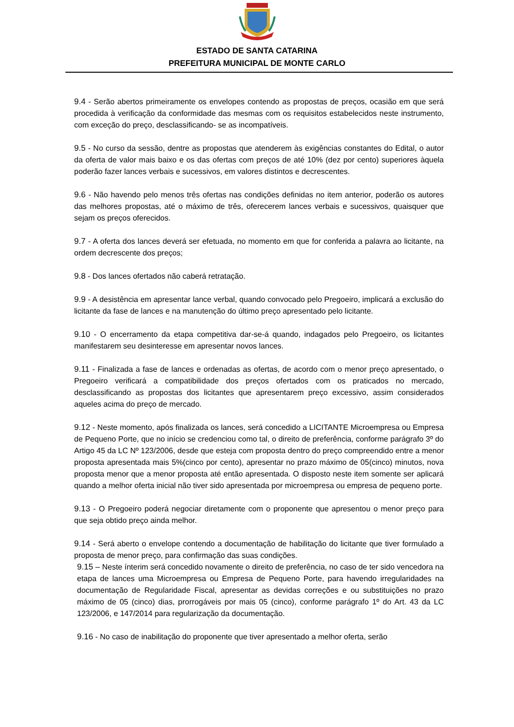ESTADO DE SANTA CATARINA
PREFEITURA MUNICIPAL DE MONTE CARLO
9.4 - Serão abertos primeiramente os envelopes contendo as propostas de preços, ocasião em que será procedida à verificação da conformidade das mesmas com os requisitos estabelecidos neste instrumento, com exceção do preço, desclassificando- se as incompatíveis.
9.5 - No curso da sessão, dentre as propostas que atenderem às exigências constantes do Edital, o autor da oferta de valor mais baixo e os das ofertas com preços de até 10% (dez por cento) superiores àquela poderão fazer lances verbais e sucessivos, em valores distintos e decrescentes.
9.6 - Não havendo pelo menos três ofertas nas condições definidas no item anterior, poderão os autores das melhores propostas, até o máximo de três, oferecerem lances verbais e sucessivos, quaisquer que sejam os preços oferecidos.
9.7 - A oferta dos lances deverá ser efetuada, no momento em que for conferida a palavra ao licitante, na ordem decrescente dos preços;
9.8 - Dos lances ofertados não caberá retratação.
9.9 - A desistência em apresentar lance verbal, quando convocado pelo Pregoeiro, implicará a exclusão do licitante da fase de lances e na manutenção do último preço apresentado pelo licitante.
9.10 - O encerramento da etapa competitiva dar-se-á quando, indagados pelo Pregoeiro, os licitantes manifestarem seu desinteresse em apresentar novos lances.
9.11 - Finalizada a fase de lances e ordenadas as ofertas, de acordo com o menor preço apresentado, o Pregoeiro verificará a compatibilidade dos preços ofertados com os praticados no mercado, desclassificando as propostas dos licitantes que apresentarem preço excessivo, assim considerados aqueles acima do preço de mercado.
9.12 - Neste momento, após finalizada os lances, será concedido a LICITANTE Microempresa ou Empresa de Pequeno Porte, que no início se credenciou como tal, o direito de preferência, conforme parágrafo 3º do Artigo 45 da LC Nº 123/2006, desde que esteja com proposta dentro do preço compreendido entre a menor proposta apresentada mais 5%(cinco por cento), apresentar no prazo máximo de 05(cinco) minutos, nova proposta menor que a menor proposta até então apresentada. O disposto neste item somente ser aplicará quando a melhor oferta inicial não tiver sido apresentada por microempresa ou empresa de pequeno porte.
9.13 - O Pregoeiro poderá negociar diretamente com o proponente que apresentou o menor preço para que seja obtido preço ainda melhor.
9.14 - Será aberto o envelope contendo a documentação de habilitação do licitante que tiver formulado a proposta de menor preço, para confirmação das suas condições.
9.15 – Neste ínterim será concedido novamente o direito de preferência, no caso de ter sido vencedora na etapa de lances uma Microempresa ou Empresa de Pequeno Porte, para havendo irregularidades na documentação de Regularidade Fiscal, apresentar as devidas correções e ou substituições no prazo máximo de 05 (cinco) dias, prorrogáveis por mais 05 (cinco), conforme parágrafo 1º do Art. 43 da LC 123/2006, e 147/2014 para regularização da documentação.
9.16 - No caso de inabilitação do proponente que tiver apresentado a melhor oferta, serão